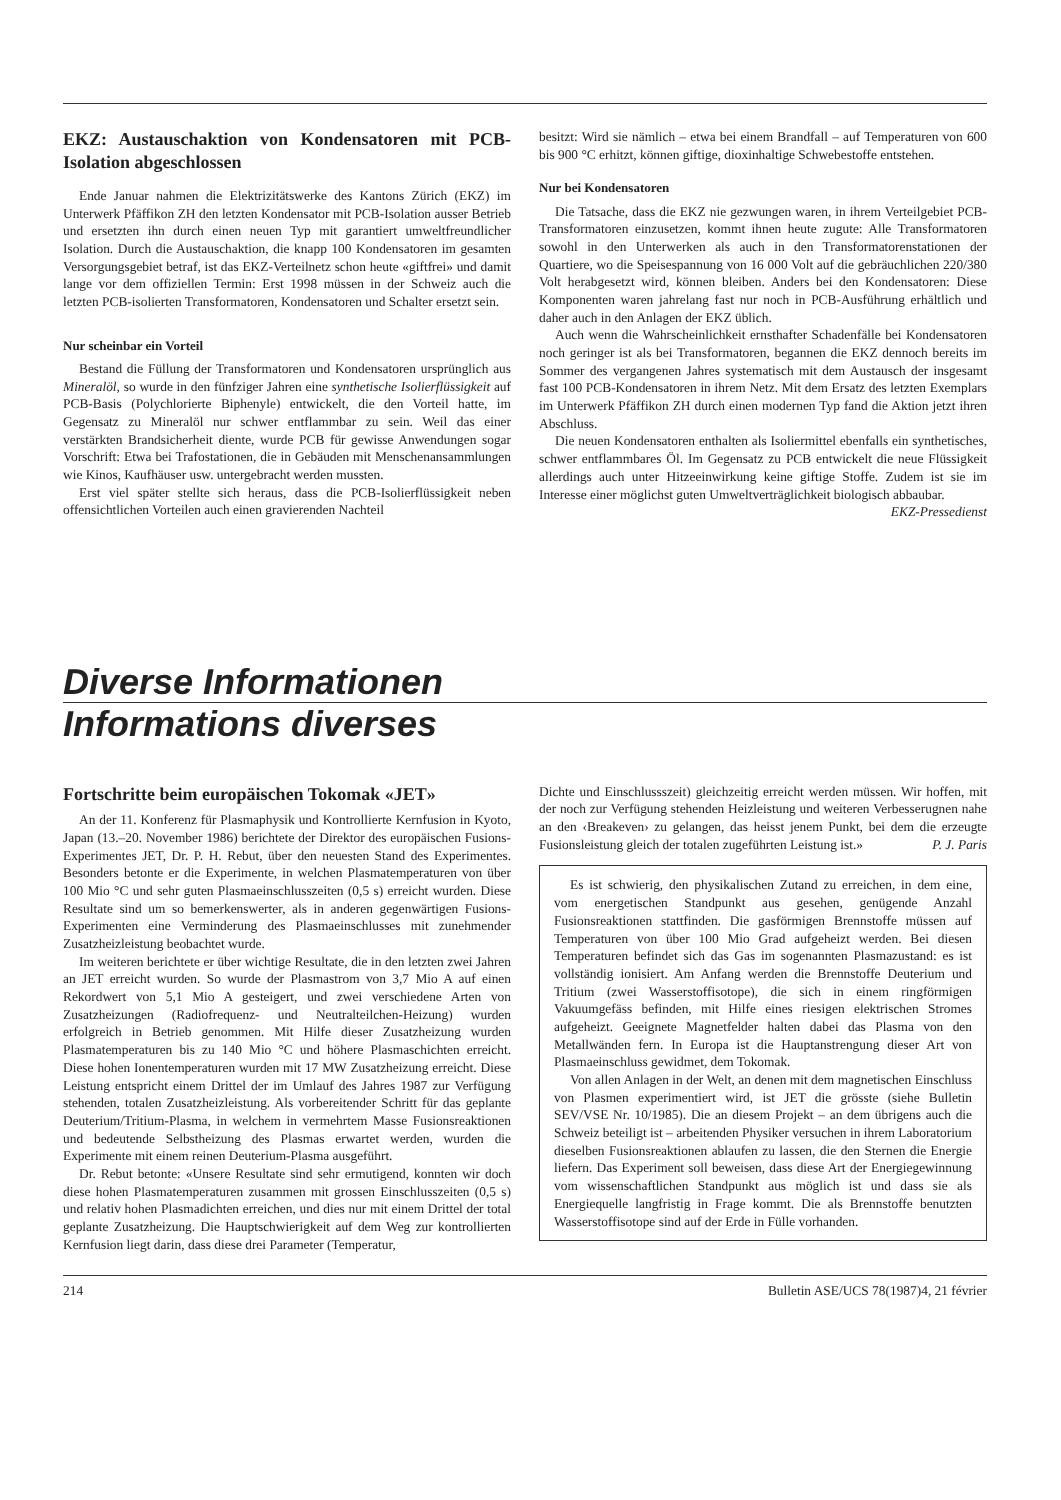EKZ: Austauschaktion von Kondensatoren mit PCB-Isolation abgeschlossen
Ende Januar nahmen die Elektrizitätswerke des Kantons Zürich (EKZ) im Unterwerk Pfäffikon ZH den letzten Kondensator mit PCB-Isolation ausser Betrieb und ersetzten ihn durch einen neuen Typ mit garantiert umweltfreundlicher Isolation. Durch die Austauschaktion, die knapp 100 Kondensatoren im gesamten Versorgungsgebiet betraf, ist das EKZ-Verteilnetz schon heute «giftfrei» und damit lange vor dem offiziellen Termin: Erst 1998 müssen in der Schweiz auch die letzten PCB-isolierten Transformatoren, Kondensatoren und Schalter ersetzt sein.
Nur scheinbar ein Vorteil
Bestand die Füllung der Transformatoren und Kondensatoren ursprünglich aus Mineralöl, so wurde in den fünfziger Jahren eine synthetische Isolierflüssigkeit auf PCB-Basis (Polychlorierte Biphenyle) entwickelt, die den Vorteil hatte, im Gegensatz zu Mineralöl nur schwer entflammbar zu sein. Weil das einer verstärkten Brandsicherheit diente, wurde PCB für gewisse Anwendungen sogar Vorschrift: Etwa bei Trafostationen, die in Gebäuden mit Menschenansammlungen wie Kinos, Kaufhäuser usw. untergebracht werden mussten.
Erst viel später stellte sich heraus, dass die PCB-Isolierflüssigkeit neben offensichtlichen Vorteilen auch einen gravierenden Nachteil
besitzt: Wird sie nämlich – etwa bei einem Brandfall – auf Temperaturen von 600 bis 900 °C erhitzt, können giftige, dioxinhaltige Schwebestoffe entstehen.
Nur bei Kondensatoren
Die Tatsache, dass die EKZ nie gezwungen waren, in ihrem Verteilgebiet PCB-Transformatoren einzusetzen, kommt ihnen heute zugute: Alle Transformatoren sowohl in den Unterwerken als auch in den Transformatorenstationen der Quartiere, wo die Speisespannung von 16 000 Volt auf die gebräuchlichen 220/380 Volt herabgesetzt wird, können bleiben. Anders bei den Kondensatoren: Diese Komponenten waren jahrelang fast nur noch in PCB-Ausführung erhältlich und daher auch in den Anlagen der EKZ üblich.
Auch wenn die Wahrscheinlichkeit ernsthafter Schadenfälle bei Kondensatoren noch geringer ist als bei Transformatoren, begannen die EKZ dennoch bereits im Sommer des vergangenen Jahres systematisch mit dem Austausch der insgesamt fast 100 PCB-Kondensatoren in ihrem Netz. Mit dem Ersatz des letzten Exemplars im Unterwerk Pfäffikon ZH durch einen modernen Typ fand die Aktion jetzt ihren Abschluss.
Die neuen Kondensatoren enthalten als Isoliermittel ebenfalls ein synthetisches, schwer entflammbares Öl. Im Gegensatz zu PCB entwickelt die neue Flüssigkeit allerdings auch unter Hitzeeinwirkung keine giftige Stoffe. Zudem ist sie im Interesse einer möglichst guten Umweltverträglichkeit biologisch abbaubar.
EKZ-Pressedienst
Diverse Informationen
Informations diverses
Fortschritte beim europäischen Tokomak «JET»
An der 11. Konferenz für Plasmaphysik und Kontrollierte Kernfusion in Kyoto, Japan (13.–20. November 1986) berichtete der Direktor des europäischen Fusions-Experimentes JET, Dr. P. H. Rebut, über den neuesten Stand des Experimentes. Besonders betonte er die Experimente, in welchen Plasmatemperaturen von über 100 Mio °C und sehr guten Plasmaeinschlusszeiten (0,5 s) erreicht wurden. Diese Resultate sind um so bemerkenswerter, als in anderen gegenwärtigen Fusions-Experimenten eine Verminderung des Plasmaeinschlusses mit zunehmender Zusatzheizleistung beobachtet wurde.
Im weiteren berichtete er über wichtige Resultate, die in den letzten zwei Jahren an JET erreicht wurden. So wurde der Plasmastrom von 3,7 Mio A auf einen Rekordwert von 5,1 Mio A gesteigert, und zwei verschiedene Arten von Zusatzheizungen (Radiofrequenz- und Neutralteilchen-Heizung) wurden erfolgreich in Betrieb genommen. Mit Hilfe dieser Zusatzheizung wurden Plasmatemperaturen bis zu 140 Mio °C und höhere Plasmaschichten erreicht. Diese hohen Ionentemperaturen wurden mit 17 MW Zusatzheizung erreicht. Diese Leistung entspricht einem Drittel der im Umlauf des Jahres 1987 zur Verfügung stehenden, totalen Zusatzheizleistung. Als vorbereitender Schritt für das geplante Deuterium/Tritium-Plasma, in welchem in vermehrtem Masse Fusionsreaktionen und bedeutende Selbstheizung des Plasmas erwartet werden, wurden die Experimente mit einem reinen Deuterium-Plasma ausgeführt.
Dr. Rebut betonte: «Unsere Resultate sind sehr ermutigend, konnten wir doch diese hohen Plasmatemperaturen zusammen mit grossen Einschlusszeiten (0,5 s) und relativ hohen Plasmadichten erreichen, und dies nur mit einem Drittel der total geplante Zusatzheizung. Die Hauptschwierigkeit auf dem Weg zur kontrollierten Kernfusion liegt darin, dass diese drei Parameter (Temperatur,
Dichte und Einschlussszeit) gleichzeitig erreicht werden müssen. Wir hoffen, mit der noch zur Verfügung stehenden Heizleistung und weiteren Verbesserugnen nahe an den ‹Breakeven› zu gelangen, das heisst jenem Punkt, bei dem die erzeugte Fusionsleistung gleich der totalen zugeführten Leistung ist.» P. J. Paris
Es ist schwierig, den physikalischen Zutand zu erreichen, in dem eine, vom energetischen Standpunkt aus gesehen, genügende Anzahl Fusionsreaktionen stattfinden. Die gasförmigen Brennstoffe müssen auf Temperaturen von über 100 Mio Grad aufgeheizt werden. Bei diesen Temperaturen befindet sich das Gas im sogenannten Plasmazustand: es ist vollständig ionisiert. Am Anfang werden die Brennstoffe Deuterium und Tritium (zwei Wasserstoffisotope), die sich in einem ringförmigen Vakuumgefäss befinden, mit Hilfe eines riesigen elektrischen Stromes aufgeheizt. Geeignete Magnetfelder halten dabei das Plasma von den Metallwänden fern. In Europa ist die Hauptanstrengung dieser Art von Plasmaeinschluss gewidmet, dem Tokomak.
Von allen Anlagen in der Welt, an denen mit dem magnetischen Einschluss von Plasmen experimentiert wird, ist JET die grösste (siehe Bulletin SEV/VSE Nr. 10/1985). Die an diesem Projekt – an dem übrigens auch die Schweiz beteiligt ist – arbeitenden Physiker versuchen in ihrem Laboratorium dieselben Fusionsreaktionen ablaufen zu lassen, die den Sternen die Energie liefern. Das Experiment soll beweisen, dass diese Art der Energiegewinnung vom wissenschaftlichen Standpunkt aus möglich ist und dass sie als Energiequelle langfristig in Frage kommt. Die als Brennstoffe benutzten Wasserstoffisotope sind auf der Erde in Fülle vorhanden.
214 Bulletin ASE/UCS 78(1987)4, 21 février